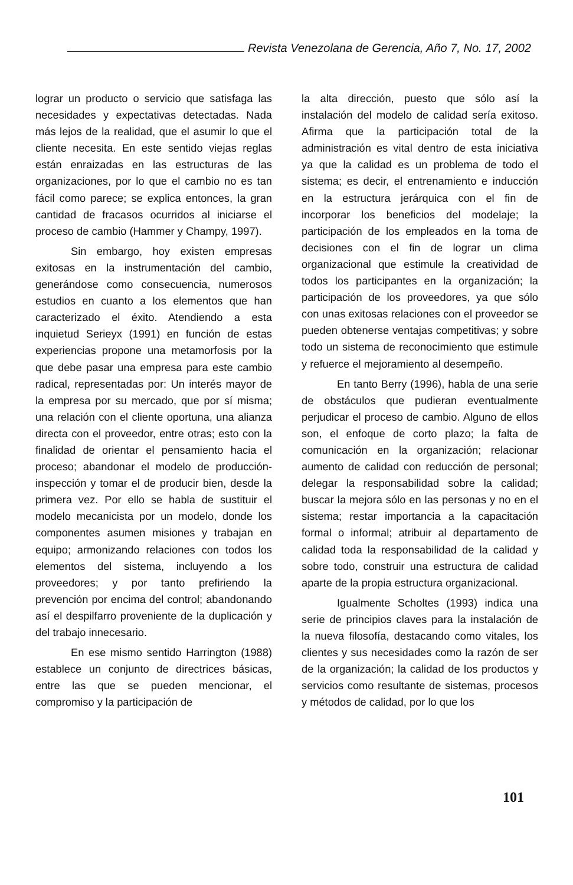Revista Venezolana de Gerencia, Año 7, No. 17, 2002
lograr un producto o servicio que satisfaga las necesidades y expectativas detectadas. Nada más lejos de la realidad, que el asumir lo que el cliente necesita. En este sentido viejas reglas están enraizadas en las estructuras de las organizaciones, por lo que el cambio no es tan fácil como parece; se explica entonces, la gran cantidad de fracasos ocurridos al iniciarse el proceso de cambio (Hammer y Champy, 1997).
Sin embargo, hoy existen empresas exitosas en la instrumentación del cambio, generándose como consecuencia, numerosos estudios en cuanto a los elementos que han caracterizado el éxito. Atendiendo a esta inquietud Serieyx (1991) en función de estas experiencias propone una metamorfosis por la que debe pasar una empresa para este cambio radical, representadas por: Un interés mayor de la empresa por su mercado, que por sí misma; una relación con el cliente oportuna, una alianza directa con el proveedor, entre otras; esto con la finalidad de orientar el pensamiento hacia el proceso; abandonar el modelo de producción-inspección y tomar el de producir bien, desde la primera vez. Por ello se habla de sustituir el modelo mecanicista por un modelo, donde los componentes asumen misiones y trabajan en equipo; armonizando relaciones con todos los elementos del sistema, incluyendo a los proveedores; y por tanto prefiriendo la prevención por encima del control; abandonando así el despilfarro proveniente de la duplicación y del trabajo innecesario.
En ese mismo sentido Harrington (1988) establece un conjunto de directrices básicas, entre las que se pueden mencionar, el compromiso y la participación de
la alta dirección, puesto que sólo así la instalación del modelo de calidad sería exitoso. Afirma que la participación total de la administración es vital dentro de esta iniciativa ya que la calidad es un problema de todo el sistema; es decir, el entrenamiento e inducción en la estructura jerárquica con el fin de incorporar los beneficios del modelaje; la participación de los empleados en la toma de decisiones con el fin de lograr un clima organizacional que estimule la creatividad de todos los participantes en la organización; la participación de los proveedores, ya que sólo con unas exitosas relaciones con el proveedor se pueden obtenerse ventajas competitivas; y sobre todo un sistema de reconocimiento que estimule y refuerce el mejoramiento al desempeño.
En tanto Berry (1996), habla de una serie de obstáculos que pudieran eventualmente perjudicar el proceso de cambio. Alguno de ellos son, el enfoque de corto plazo; la falta de comunicación en la organización; relacionar aumento de calidad con reducción de personal; delegar la responsabilidad sobre la calidad; buscar la mejora sólo en las personas y no en el sistema; restar importancia a la capacitación formal o informal; atribuir al departamento de calidad toda la responsabilidad de la calidad y sobre todo, construir una estructura de calidad aparte de la propia estructura organizacional.
Igualmente Scholtes (1993) indica una serie de principios claves para la instalación de la nueva filosofía, destacando como vitales, los clientes y sus necesidades como la razón de ser de la organización; la calidad de los productos y servicios como resultante de sistemas, procesos y métodos de calidad, por lo que los
101